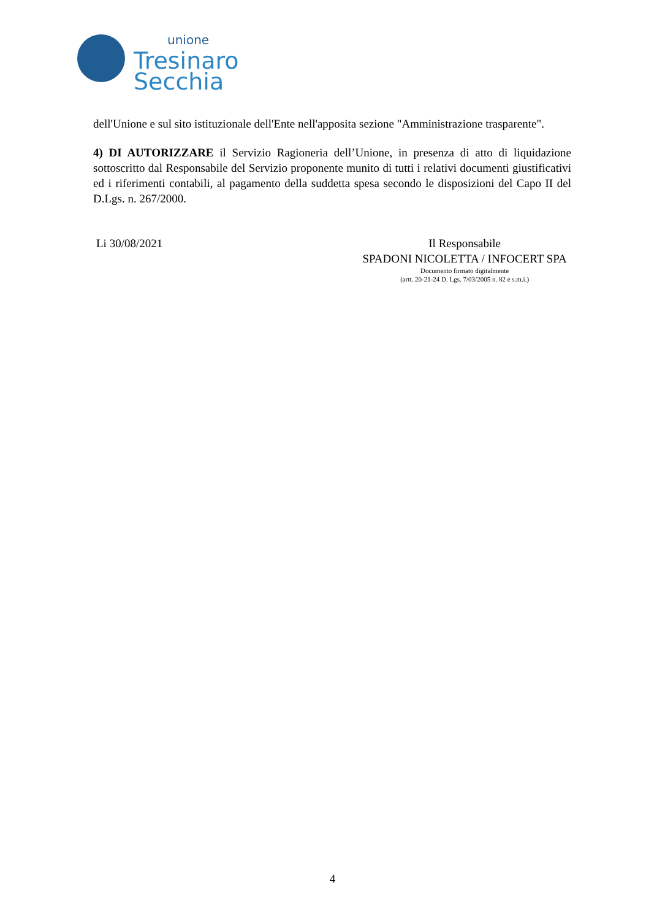unione
Tresinaro
Secchia
dell'Unione e sul sito istituzionale dell'Ente nell'apposita sezione "Amministrazione trasparente".
4) DI AUTORIZZARE il Servizio Ragioneria dell’Unione, in presenza di atto di liquidazione sottoscritto dal Responsabile del Servizio proponente munito di tutti i relativi documenti giustificativi ed i riferimenti contabili, al pagamento della suddetta spesa secondo le disposizioni del Capo II del D.Lgs. n. 267/2000.
Li 30/08/2021 Il Responsabile
SPADONI NICOLETTA / INFOCERT SPA
Documento firmato digitalmente
(artt. 20-21-24 D. Lgs. 7/03/2005 n. 82 e s.m.i.)
4